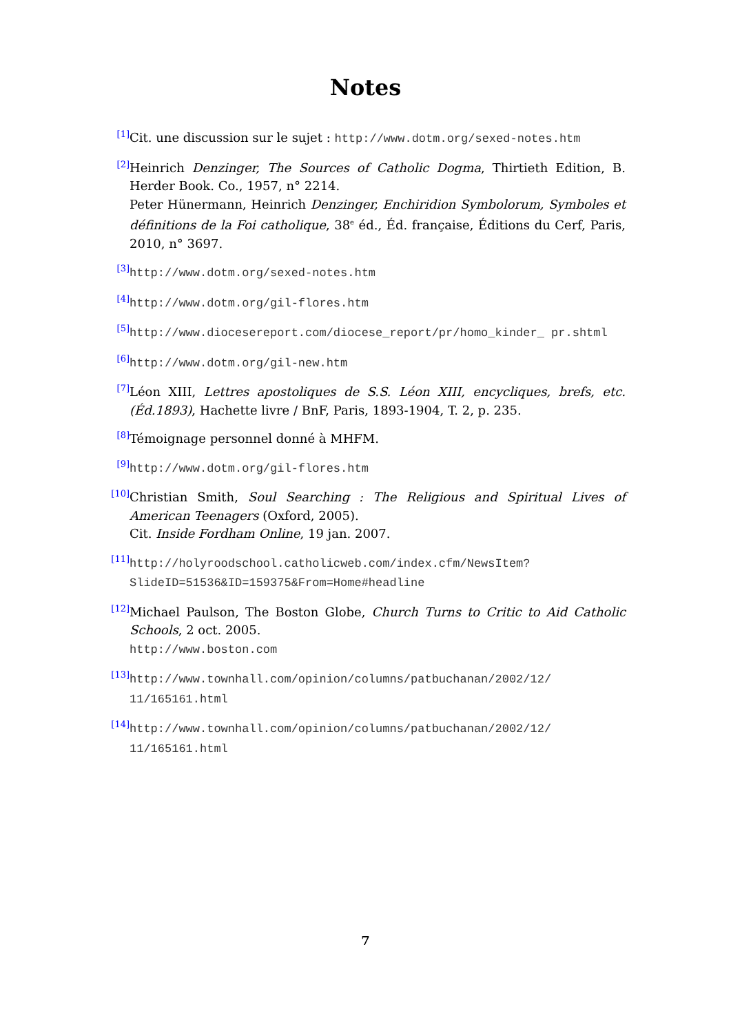Notes
<sup>[1]</sup> Cit. une discussion sur le sujet : http://www.dotm.org/sexed-notes.htm
<sup>[2]</sup> Heinrich Denzinger, The Sources of Catholic Dogma, Thirtieth Edition, B. Herder Book. Co., 1957, n° 2214.
Peter Hünermann, Heinrich Denzinger, Enchiridion Symbolorum, Symboles et définitions de la Foi catholique, 38<sup>e</sup> éd., Éd. française, Éditions du Cerf, Paris, 2010, n° 3697.
<sup>[3]</sup> http://www.dotm.org/sexed-notes.htm
<sup>[4]</sup> http://www.dotm.org/gil-flores.htm
<sup>[5]</sup> http://www.diocesereport.com/diocese_report/pr/homo_kinder_ pr.shtml
<sup>[6]</sup> http://www.dotm.org/gil-new.htm
<sup>[7]</sup> Léon XIII, Lettres apostoliques de S.S. Léon XIII, encycliques, brefs, etc. (Éd.1893), Hachette livre / BnF, Paris, 1893-1904, T. 2, p. 235.
<sup>[8]</sup> Témoignage personnel donné à MHFM.
<sup>[9]</sup> http://www.dotm.org/gil-flores.htm
<sup>[10]</sup> Christian Smith, Soul Searching : The Religious and Spiritual Lives of American Teenagers (Oxford, 2005).
Cit. Inside Fordham Online, 19 jan. 2007.
<sup>[11]</sup> http://holyroodschool.catholicweb.com/index.cfm/NewsItem? SlideID=51536&ID=159375&From=Home#headline
<sup>[12]</sup> Michael Paulson, The Boston Globe, Church Turns to Critic to Aid Catholic Schools, 2 oct. 2005.
http://www.boston.com
<sup>[13]</sup> http://www.townhall.com/opinion/columns/patbuchanan/2002/12/ 11/165161.html
<sup>[14]</sup> http://www.townhall.com/opinion/columns/patbuchanan/2002/12/ 11/165161.html
7